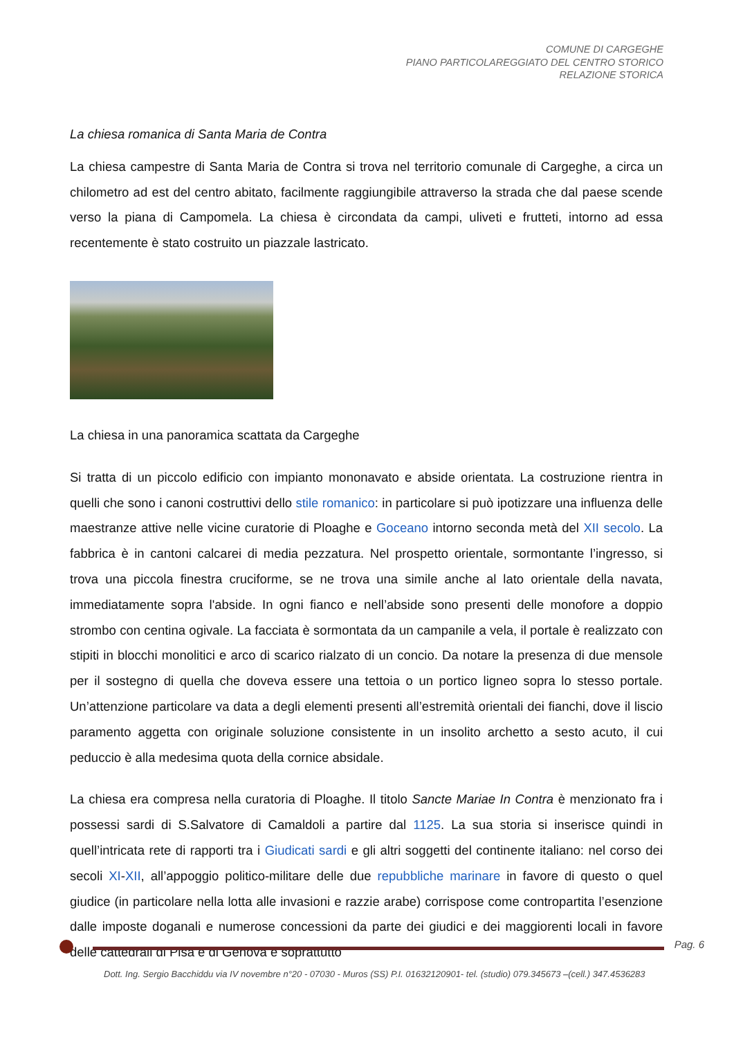COMUNE DI CARGEGHE
PIANO PARTICOLAREGGIATO DEL CENTRO STORICO
RELAZIONE STORICA
La chiesa romanica di Santa Maria de Contra
La chiesa campestre di Santa Maria de Contra si trova nel territorio comunale di Cargeghe, a circa un chilometro ad est del centro abitato, facilmente raggiungibile attraverso la strada che dal paese scende verso la piana di Campomela. La chiesa è circondata da campi, uliveti e frutteti, intorno ad essa recentemente è stato costruito un piazzale lastricato.
La chiesa in una panoramica scattata da Cargeghe
Si tratta di un piccolo edificio con impianto mononavato e abside orientata. La costruzione rientra in quelli che sono i canoni costruttivi dello stile romanico: in particolare si può ipotizzare una influenza delle maestranze attive nelle vicine curatorie di Ploaghe e Goceano intorno seconda metà del XII secolo. La fabbrica è in cantoni calcarei di media pezzatura. Nel prospetto orientale, sormontante l’ingresso, si trova una piccola finestra cruciforme, se ne trova una simile anche al lato orientale della navata, immediatamente sopra l'abside. In ogni fianco e nell’abside sono presenti delle monofore a doppio strombo con centina ogivale. La facciata è sormontata da un campanile a vela, il portale è realizzato con stipiti in blocchi monolitici e arco di scarico rialzato di un concio. Da notare la presenza di due mensole per il sostegno di quella che doveva essere una tettoia o un portico ligneo sopra lo stesso portale. Un’attenzione particolare va data a degli elementi presenti all’estremità orientali dei fianchi, dove il liscio paramento aggetta con originale soluzione consistente in un insolito archetto a sesto acuto, il cui peduccio è alla medesima quota della cornice absidale.
La chiesa era compresa nella curatoria di Ploaghe. Il titolo Sancte Mariae In Contra è menzionato fra i possessi sardi di S.Salvatore di Camaldoli a partire dal 1125. La sua storia si inserisce quindi in quell’intricata rete di rapporti tra i Giudicati sardi e gli altri soggetti del continente italiano: nel corso dei secoli XI-XII, all’appoggio politico-militare delle due repubbliche marinare in favore di questo o quel giudice (in particolare nella lotta alle invasioni e razzie arabe) corrispose come contropartita l’esenzione dalle imposte doganali e numerose concessioni da parte dei giudici e dei maggiorenti locali in favore delle cattedrali di Pisa e di Genova e soprattutto
Pag. 6
Dott. Ing. Sergio Bacchiddu via IV novembre n°20 - 07030 - Muros (SS) P.I. 01632120901- tel. (studio) 079.345673 –(cell.) 347.4536283